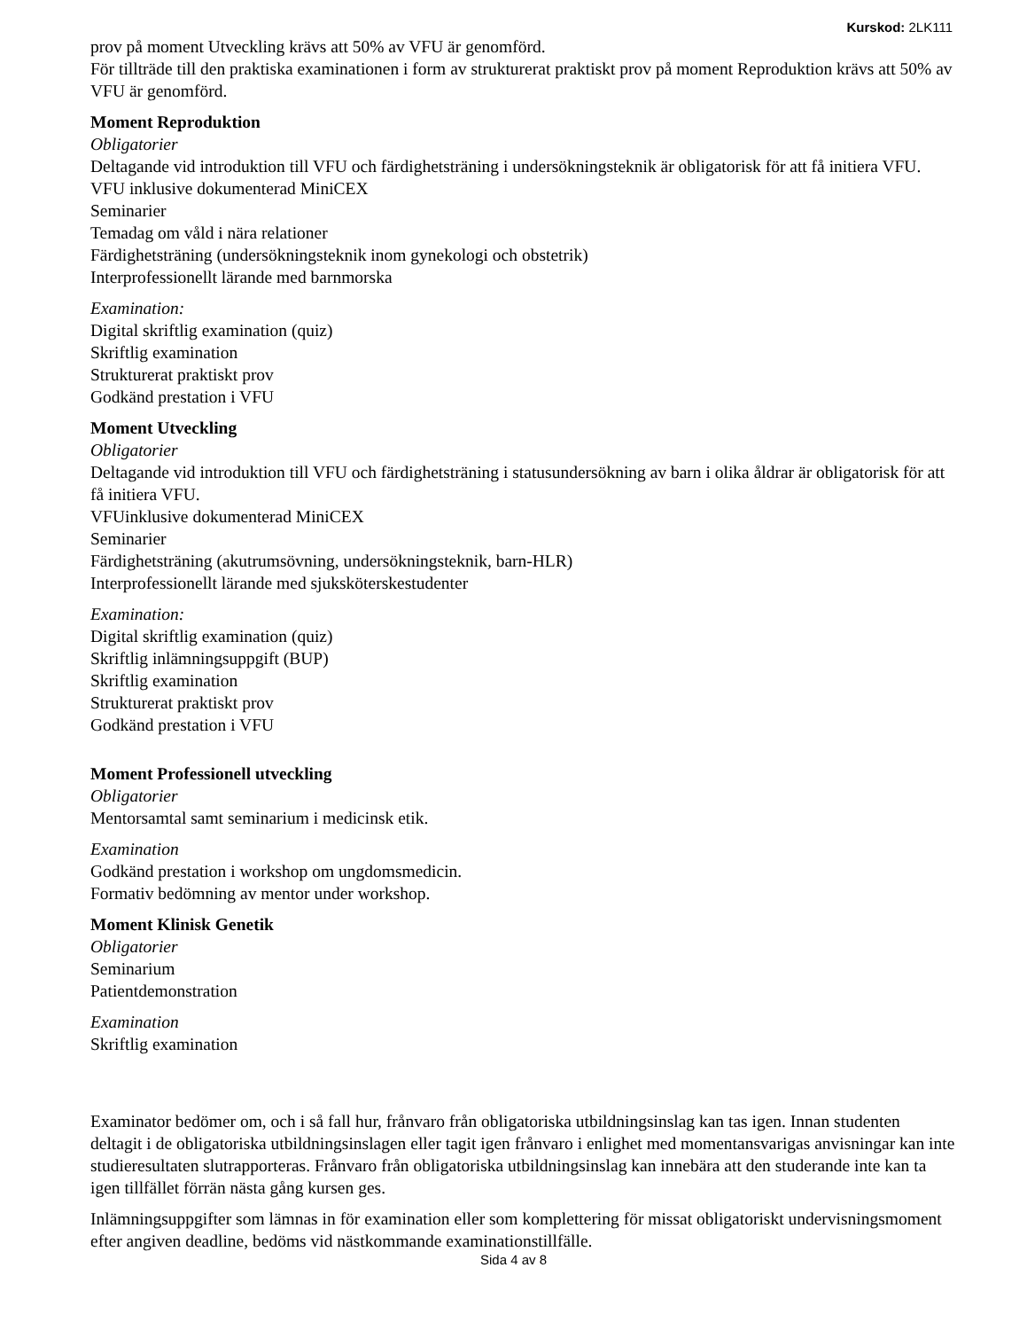Kurskod: 2LK111
prov på moment Utveckling krävs att 50% av VFU är genomförd.
För tillträde till den praktiska examinationen i form av strukturerat praktiskt prov på moment Reproduktion krävs att 50% av VFU är genomförd.
Moment Reproduktion
Obligatorier
Deltagande vid introduktion till VFU och färdighetsträning i undersökningsteknik är obligatorisk för att få initiera VFU.
VFU inklusive dokumenterad MiniCEX
Seminarier
Temadag om våld i nära relationer
Färdighetsträning (undersökningsteknik inom gynekologi och obstetrik)
Interprofessionellt lärande med barnmorska
Examination:
Digital skriftlig examination (quiz)
Skriftlig examination
Strukturerat praktiskt prov
Godkänd prestation i VFU
Moment Utveckling
Obligatorier
Deltagande vid introduktion till VFU och färdighetsträning i statusundersökning av barn i olika åldrar är obligatorisk för att få initiera VFU.
VFUinklusive dokumenterad MiniCEX
Seminarier
Färdighetsträning (akutrumsövning, undersökningsteknik, barn-HLR)
Interprofessionellt lärande med sjuksköterskestudenter
Examination:
Digital skriftlig examination (quiz)
Skriftlig inlämningsuppgift (BUP)
Skriftlig examination
Strukturerat praktiskt prov
Godkänd prestation i VFU
Moment Professionell utveckling
Obligatorier
Mentorsamtal samt seminarium i medicinsk etik.
Examination
Godkänd prestation i workshop om ungdomsmedicin.
Formativ bedömning av mentor under workshop.
Moment Klinisk Genetik
Obligatorier
Seminarium
Patientdemonstration
Examination
Skriftlig examination
Examinator bedömer om, och i så fall hur, frånvaro från obligatoriska utbildningsinslag kan tas igen. Innan studenten deltagit i de obligatoriska utbildningsinslagen eller tagit igen frånvaro i enlighet med momentansvarigas anvisningar kan inte studieresultaten slutrapporteras. Frånvaro från obligatoriska utbildningsinslag kan innebära att den studerande inte kan ta igen tillfället förrän nästa gång kursen ges.
Inlämningsuppgifter som lämnas in för examination eller som komplettering för missat obligatoriskt undervisningsmoment efter angiven deadline, bedöms vid nästkommande examinationstillfälle.
Sida 4 av 8